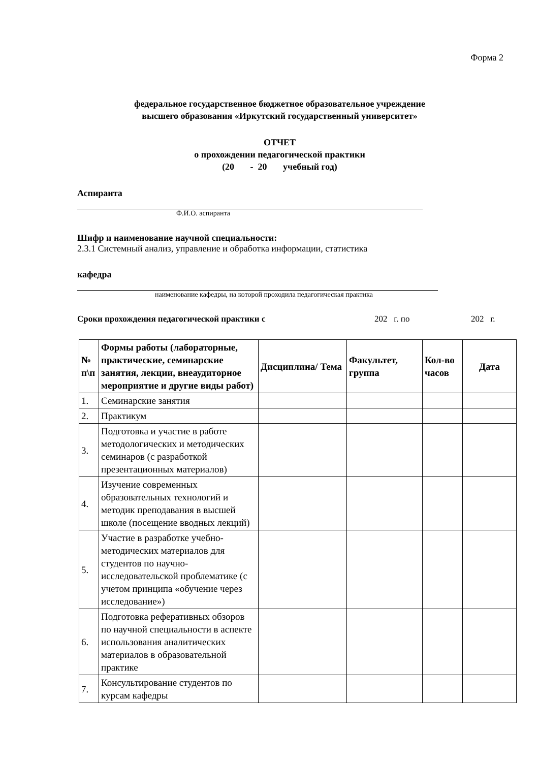Форма 2
федеральное государственное бюджетное образовательное учреждение
высшего образования «Иркутский государственный университет»
ОТЧЕТ
о прохождении педагогической практики
(20 - 20 учебный год)
Аспиранта
Ф.И.О. аспиранта
Шифр и наименование научной специальности:
2.3.1 Системный анализ, управление и обработка информации, статистика
кафедра
наименование кафедры, на которой проходила педагогическая практика
Сроки прохождения педагогической практики с 202 г. по 202 г.
| № п\п | Формы работы (лабораторные, практические, семинарские занятия, лекции, внеаудиторное мероприятие и другие виды работ) | Дисциплина/ Тема | Факультет, группа | Кол-во часов | Дата |
| --- | --- | --- | --- | --- | --- |
| 1. | Семинарские занятия | | | | |
| 2. | Практикум | | | | |
| 3. | Подготовка и участие в работе методологических и методических семинаров (с разработкой презентационных материалов) | | | | |
| 4. | Изучение современных образовательных технологий и методик преподавания в высшей школе (посещение вводных лекций) | | | | |
| 5. | Участие в разработке учебно-методических материалов для студентов по научно-исследовательской проблематике (с учетом принципа «обучение через исследование») | | | | |
| 6. | Подготовка реферативных обзоров по научной специальности в аспекте использования аналитических материалов в образовательной практике | | | | |
| 7. | Консультирование студентов по курсам кафедры | | | | |